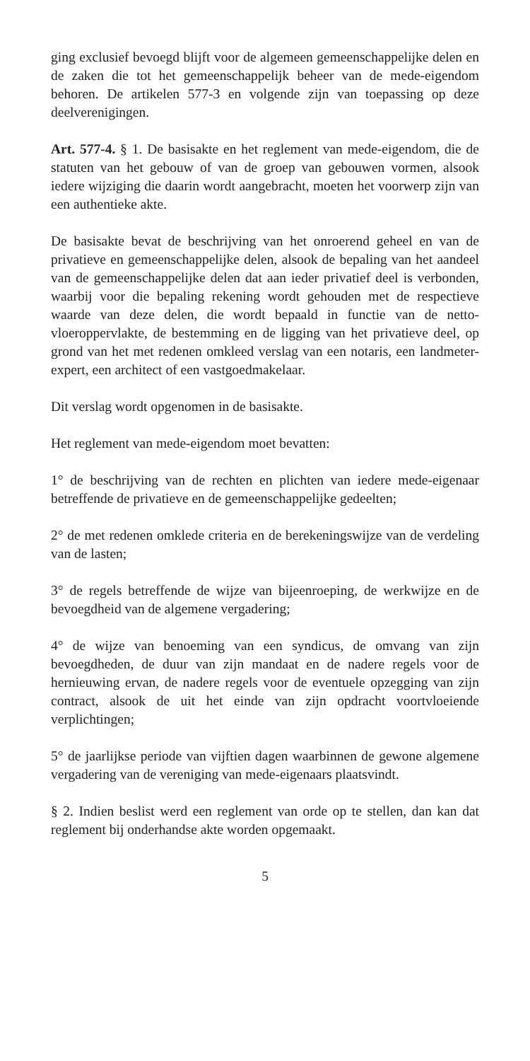ging exclusief bevoegd blijft voor de algemeen gemeenschappelijke delen en de zaken die tot het gemeenschappelijk beheer van de mede-eigendom behoren. De artikelen 577-3 en volgende zijn van toepassing op deze deelverenigingen.
Art. 577-4. § 1. De basisakte en het reglement van mede-eigendom, die de statuten van het gebouw of van de groep van gebouwen vormen, alsook iedere wijziging die daarin wordt aangebracht, moeten het voorwerp zijn van een authentieke akte.
De basisakte bevat de beschrijving van het onroerend geheel en van de privatieve en gemeenschappelijke delen, alsook de bepaling van het aandeel van de gemeenschappelijke delen dat aan ieder privatief deel is verbonden, waarbij voor die bepaling rekening wordt gehouden met de respectieve waarde van deze delen, die wordt bepaald in functie van de netto-vloeroppervlakte, de bestemming en de ligging van het privatieve deel, op grond van het met redenen omkleed verslag van een notaris, een landmeter-expert, een architect of een vastgoedmakelaar.
Dit verslag wordt opgenomen in de basisakte.
Het reglement van mede-eigendom moet bevatten:
1° de beschrijving van de rechten en plichten van iedere mede-eigenaar betreffende de privatieve en de gemeenschappelijke gedeelten;
2° de met redenen omklede criteria en de berekeningswijze van de verdeling van de lasten;
3° de regels betreffende de wijze van bijeenroeping, de werkwijze en de bevoegdheid van de algemene vergadering;
4° de wijze van benoeming van een syndicus, de omvang van zijn bevoegdheden, de duur van zijn mandaat en de nadere regels voor de hernieuwing ervan, de nadere regels voor de eventuele opzegging van zijn contract, alsook de uit het einde van zijn opdracht voortvloeiende verplichtingen;
5° de jaarlijkse periode van vijftien dagen waarbinnen de gewone algemene vergadering van de vereniging van mede-eigenaars plaatsvindt.
§ 2. Indien beslist werd een reglement van orde op te stellen, dan kan dat reglement bij onderhandse akte worden opgemaakt.
5